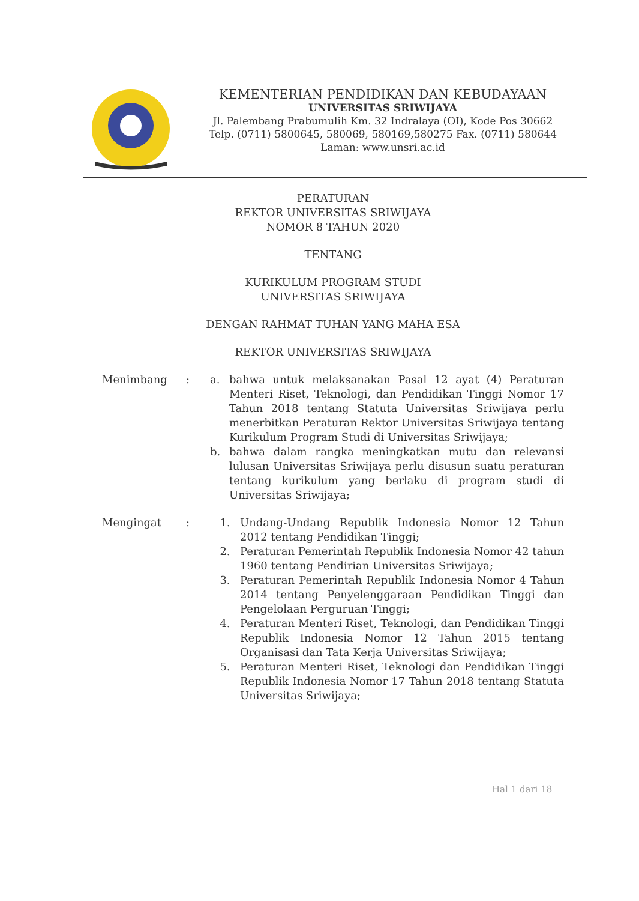KEMENTERIAN PENDIDIKAN DAN KEBUDAYAAN
UNIVERSITAS SRIWIJAYA
Jl. Palembang Prabumulih Km. 32 Indralaya (OI), Kode Pos 30662
Telp. (0711) 5800645, 580069, 580169,580275 Fax. (0711) 580644
Laman: www.unsri.ac.id
PERATURAN
REKTOR UNIVERSITAS SRIWIJAYA
NOMOR 8 TAHUN 2020
TENTANG
KURIKULUM PROGRAM STUDI
UNIVERSITAS SRIWIJAYA
DENGAN RAHMAT TUHAN YANG MAHA ESA
REKTOR UNIVERSITAS SRIWIJAYA
Menimbang : a. bahwa untuk melaksanakan Pasal 12 ayat (4) Peraturan Menteri Riset, Teknologi, dan Pendidikan Tinggi Nomor 17 Tahun 2018 tentang Statuta Universitas Sriwijaya perlu menerbitkan Peraturan Rektor Universitas Sriwijaya tentang Kurikulum Program Studi di Universitas Sriwijaya;
b. bahwa dalam rangka meningkatkan mutu dan relevansi lulusan Universitas Sriwijaya perlu disusun suatu peraturan tentang kurikulum yang berlaku di program studi di Universitas Sriwijaya;
Mengingat : 1. Undang-Undang Republik Indonesia Nomor 12 Tahun 2012 tentang Pendidikan Tinggi;
2. Peraturan Pemerintah Republik Indonesia Nomor 42 tahun 1960 tentang Pendirian Universitas Sriwijaya;
3. Peraturan Pemerintah Republik Indonesia Nomor 4 Tahun 2014 tentang Penyelenggaraan Pendidikan Tinggi dan Pengelolaan Perguruan Tinggi;
4. Peraturan Menteri Riset, Teknologi, dan Pendidikan Tinggi Republik Indonesia Nomor 12 Tahun 2015 tentang Organisasi dan Tata Kerja Universitas Sriwijaya;
5. Peraturan Menteri Riset, Teknologi dan Pendidikan Tinggi Republik Indonesia Nomor 17 Tahun 2018 tentang Statuta Universitas Sriwijaya;
Hal 1 dari 18